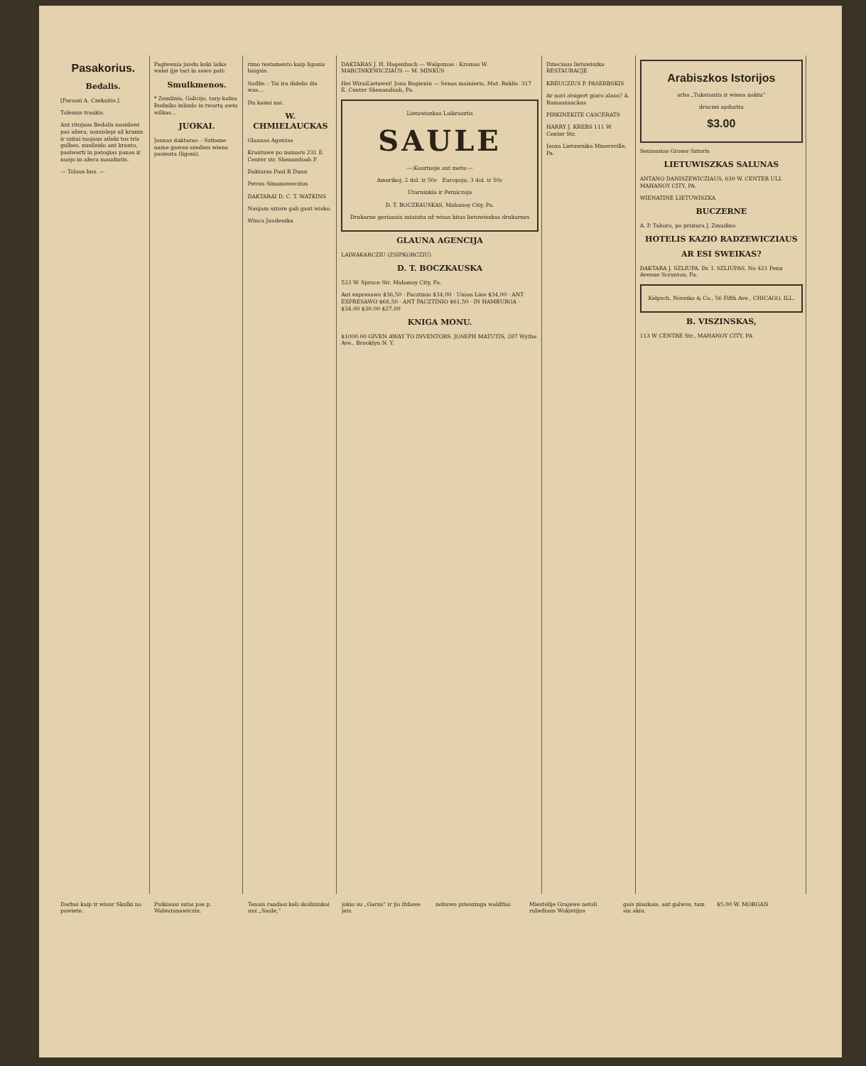Pasakorius.
Bedalis.
[Paraszi A. Czekaitis.]
Tolesnis traukis.
Ant ritojaus Bedalis nusidawi pas ažera, uszsislepi už krumu ir szitai tuojaus atleki tos tris gulbes, nusileido ant kranto, pasiwerti in patogias panas ir nuejo in ažera maudintis.
— Tolaus bus. —
Pagiwenia juodu koki laika welei ijje tari in sawo pati:
Smulkmenos.
* Zemlinia, Galicijo, tarp kalnu Rudniko inlindo in twartą awiu wilkas...
JUOKAI.
Jaunas daktaras: - Szitame name gawau szedien wiena pasienta (ligoni).
rimo testamento kaip ligonis baigsis.
Sudže: - Tai ira didelis dis was....
Du kaimi nai.
W. CHMIELAUCKAS
Glaunas Agentas
Krautuwe po numaru 231 E. Center str. Shenandoah P.
Daktaras Paul B Dunn
Petras Simanaweczius
DAKTARAI D. C. T. WATKINS
Naujam sztore gali gaut wisko.
Winca Juodeszka
DAKTARAS J. H. Hagenbuch — Walgomas : Kromas W. MARCINKEWICZIAUS — M. MINKUS
Hei WiraiLietuwei! Jona Rugieniu — Senas mainieris, Mat. Reklis. 317 E. Center Shenandoah, Pa.
Lietuwiszkas Laikrasztis
SAULE
—:Kasztuoje ant metu:—
Amerikoj; 2 dol. ir 50c Europoja; 3 dol. ir 50c
Utarninkia ir Petniczoja
D. T. BOCZKAUSKAS, Mahanoy City, Pa.
Drukarne geriausia intaisita už wisas kitas lietuwiszkas drukarnes
GLAUNA AGENCIJA
LAIWAKARCZIU (ZSIPKORCZIU)
D. T. BOCZKAUSKA
523 W. Spruce Str. Mahanoy City, Pa.
Ant expresawo $36,50 · Pacztinio $34,00 · Union Line $34,00 · ANT EXPRESAWO $68,50 · ANT PACZTINIO $61,50 · IN HAMBURGA · $34.00 $30.00 $27.00
KNIGA MONU.
$1000.00 GIVEN AWAY TO INVENTORS. JOSEPH MATUTIS, 287 Wythe Ave., Brooklyn N. Y.
Dzieciaus lietuwiszka RESTAURACJE
KREUCZIUS P. PASERBSKIS
Ar nori atsigert giaro alaus? A. Ramaszauckas
PIRKINEKITE CASCERATS
HARRY J. KREBS 111 W. Center Str.
Juoza Lietuwnika Minersville, Pa.
Arabiszkos Istorijos
arba „Tukstantis ir wiena naktu“
druczei apdarita
$3.00
Seniausias Groser-Sztoris
LIETUWISZKAS SALUNAS
ANTANO DANISZEWICZIAUS, 630 W. CENTER ULI. MAHANOY CITY, PA.
WIENATINE LIETUWISZKA
BUCZERNE
A. P. Taboro, po priziura J. Zmudino
HOTELIS KAZIO RADZEWICZIAUS
AR ESI SWEIKAS?
DAKTARA J. SZLIUPA. Dr. I. SZLIUPAS, No 421 Penn Avenue Scranton, Pa.
Kelpsch, Noreiko & Co., 56 Fifth Ave., CHICAGO, ILL.
B. VISZINSKAS,
113 W CENTRE Str., MAHANOY CITY, PA
Darbai kaip ir wisur Skulki no pawiete.
Puikiausi sutai pas p. Waleutanawicziu.
Tenais randasi keli skolininkai usz „Saule,“
jokio su „Garsu“ ir jio iždawe jeis.
nebuwo prieszinga waldžiai Miestelije Grajewe netoli rubežiaus Wokietijos
gais plaukais, ant galwos, tam siu akiu.
$5,00 W. MORGAN